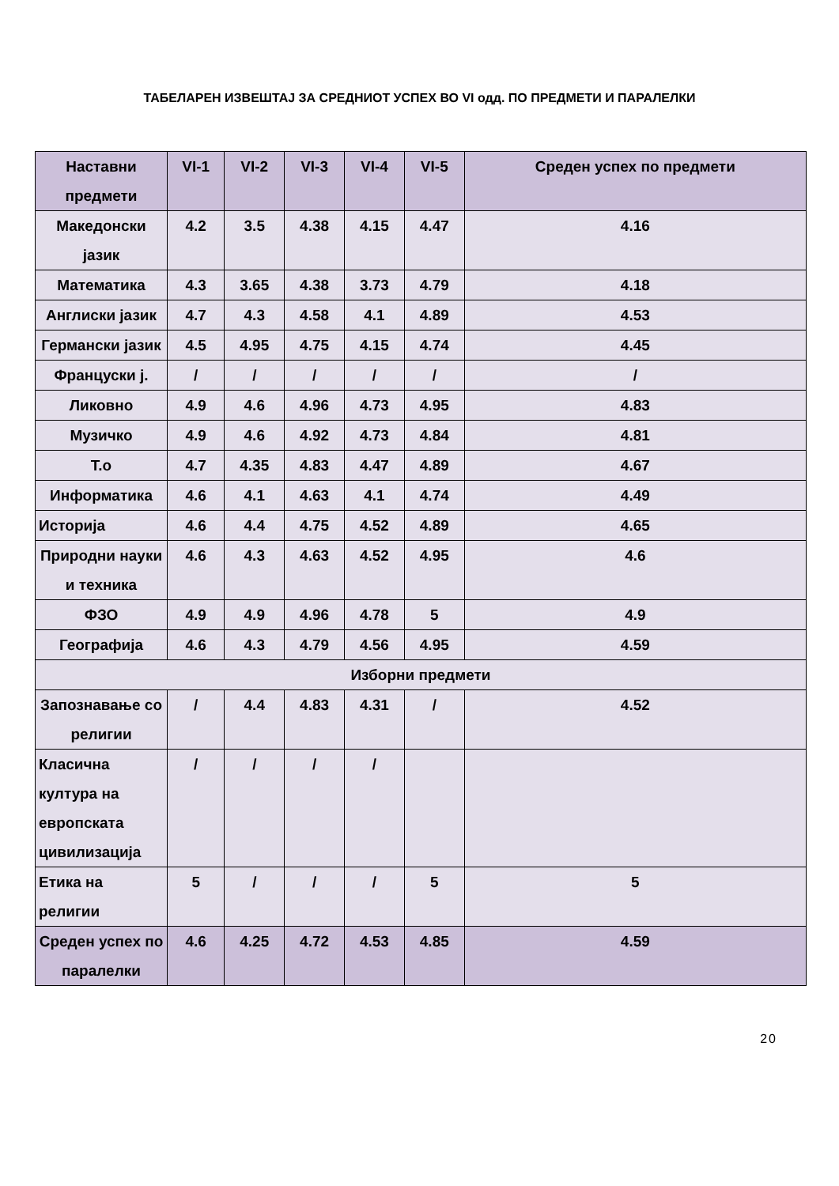ТАБЕЛАРЕН ИЗВЕШТАЈ ЗА СРЕДНИОТ УСПЕХ ВО VI одд. ПО ПРЕДМЕТИ И ПАРАЛЕЛКИ
| Наставни предмети | VI-1 | VI-2 | VI-3 | VI-4 | VI-5 | Среден успех по предмети |
| --- | --- | --- | --- | --- | --- | --- |
| Македонски јазик | 4.2 | 3.5 | 4.38 | 4.15 | 4.47 | 4.16 |
| Математика | 4.3 | 3.65 | 4.38 | 3.73 | 4.79 | 4.18 |
| Англиски јазик | 4.7 | 4.3 | 4.58 | 4.1 | 4.89 | 4.53 |
| Германски јазик | 4.5 | 4.95 | 4.75 | 4.15 | 4.74 | 4.45 |
| Француски ј. | / | / | / | / | / | / |
| Ликовно | 4.9 | 4.6 | 4.96 | 4.73 | 4.95 | 4.83 |
| Музичко | 4.9 | 4.6 | 4.92 | 4.73 | 4.84 | 4.81 |
| Т.о | 4.7 | 4.35 | 4.83 | 4.47 | 4.89 | 4.67 |
| Информатика | 4.6 | 4.1 | 4.63 | 4.1 | 4.74 | 4.49 |
| Историја | 4.6 | 4.4 | 4.75 | 4.52 | 4.89 | 4.65 |
| Природни науки и техника | 4.6 | 4.3 | 4.63 | 4.52 | 4.95 | 4.6 |
| ФЗО | 4.9 | 4.9 | 4.96 | 4.78 | 5 | 4.9 |
| Географија | 4.6 | 4.3 | 4.79 | 4.56 | 4.95 | 4.59 |
| Изборни предмети | | | | | | |
| Запознавање со религии | / | 4.4 | 4.83 | 4.31 | / | 4.52 |
| Класична култура на европската цивилизација | / | / | / | / | | |
| Етика на религии | 5 | / | / | / | 5 | 5 |
| Среден успех по паралелки | 4.6 | 4.25 | 4.72 | 4.53 | 4.85 | 4.59 |
20